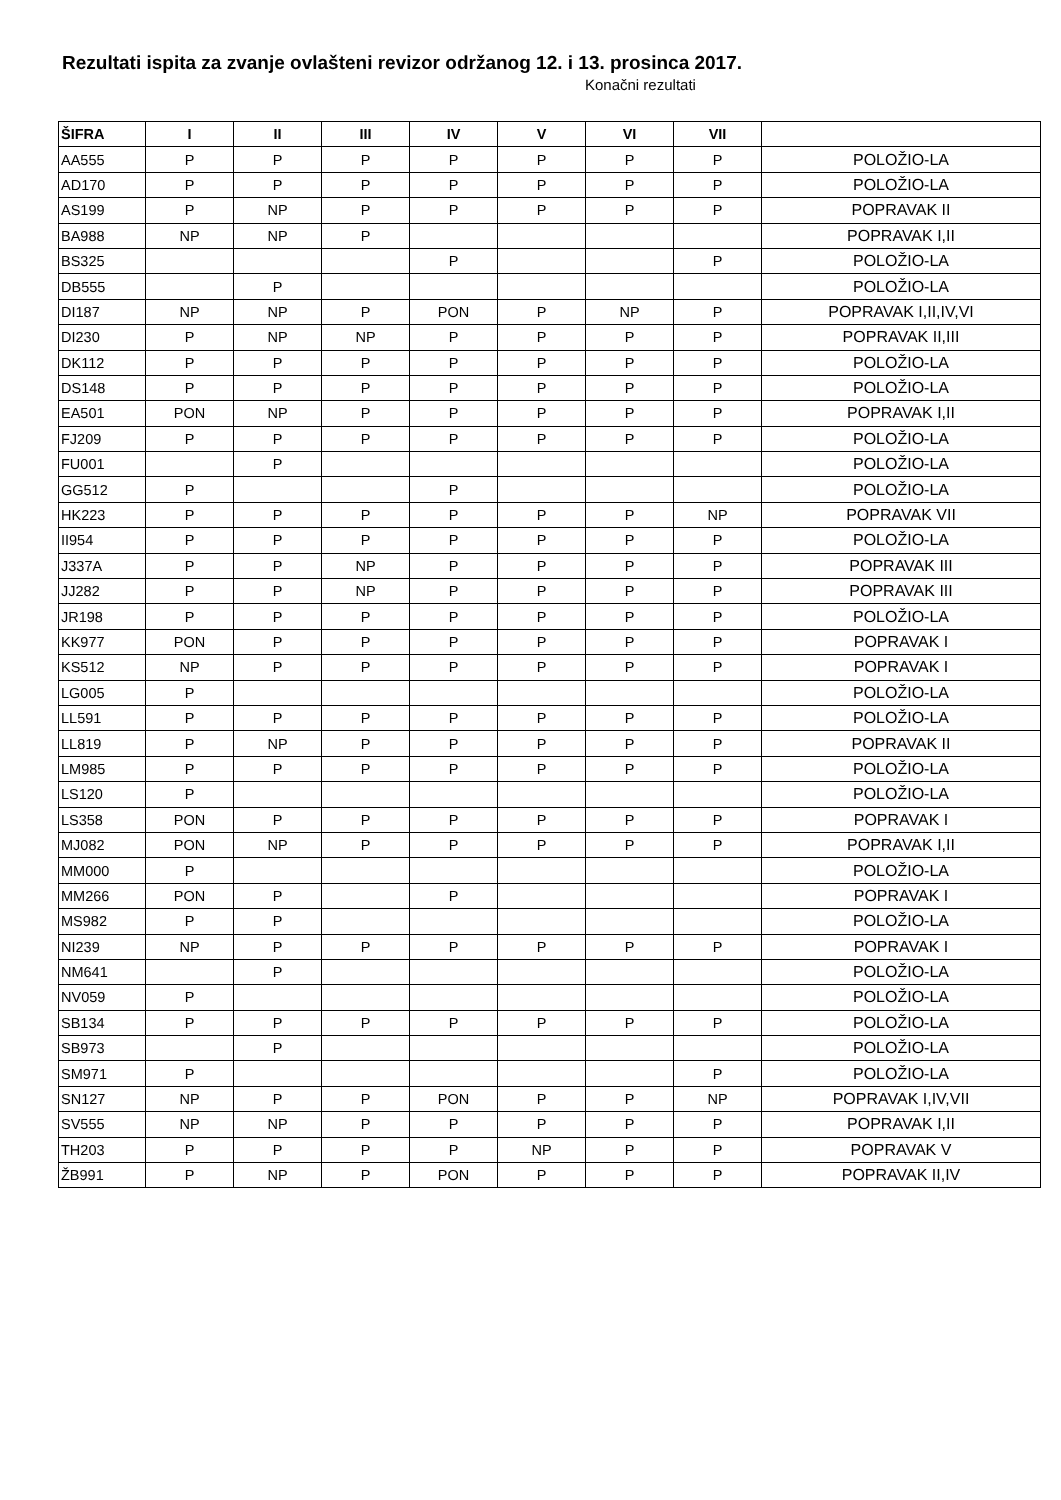Rezultati ispita za zvanje ovlašteni revizor održanog 12. i 13. prosinca 2017.
Konačni rezultati
| ŠIFRA | I | II | III | IV | V | VI | VII | |
| --- | --- | --- | --- | --- | --- | --- | --- | --- |
| AA555 | P | P | P | P | P | P | P | POLOŽIO-LA |
| AD170 | P | P | P | P | P | P | P | POLOŽIO-LA |
| AS199 | P | NP | P | P | P | P | P | POPRAVAK II |
| BA988 | NP | NP | P | | | | | POPRAVAK I,II |
| BS325 | | | | P | | | P | POLOŽIO-LA |
| DB555 | | P | | | | | | POLOŽIO-LA |
| DI187 | NP | NP | P | PON | P | NP | P | POPRAVAK I,II,IV,VI |
| DI230 | P | NP | NP | P | P | P | P | POPRAVAK II,III |
| DK112 | P | P | P | P | P | P | P | POLOŽIO-LA |
| DS148 | P | P | P | P | P | P | P | POLOŽIO-LA |
| EA501 | PON | NP | P | P | P | P | P | POPRAVAK I,II |
| FJ209 | P | P | P | P | P | P | P | POLOŽIO-LA |
| FU001 | | P | | | | | | POLOŽIO-LA |
| GG512 | P | | | P | | | | POLOŽIO-LA |
| HK223 | P | P | P | P | P | P | NP | POPRAVAK VII |
| II954 | P | P | P | P | P | P | P | POLOŽIO-LA |
| J337A | P | P | NP | P | P | P | P | POPRAVAK III |
| JJ282 | P | P | NP | P | P | P | P | POPRAVAK III |
| JR198 | P | P | P | P | P | P | P | POLOŽIO-LA |
| KK977 | PON | P | P | P | P | P | P | POPRAVAK I |
| KS512 | NP | P | P | P | P | P | P | POPRAVAK I |
| LG005 | P | | | | | | | POLOŽIO-LA |
| LL591 | P | P | P | P | P | P | P | POLOŽIO-LA |
| LL819 | P | NP | P | P | P | P | P | POPRAVAK II |
| LM985 | P | P | P | P | P | P | P | POLOŽIO-LA |
| LS120 | P | | | | | | | POLOŽIO-LA |
| LS358 | PON | P | P | P | P | P | P | POPRAVAK I |
| MJ082 | PON | NP | P | P | P | P | P | POPRAVAK I,II |
| MM000 | P | | | | | | | POLOŽIO-LA |
| MM266 | PON | P | | P | | | | POPRAVAK I |
| MS982 | P | P | | | | | | POLOŽIO-LA |
| NI239 | NP | P | P | P | P | P | P | POPRAVAK I |
| NM641 | | P | | | | | | POLOŽIO-LA |
| NV059 | P | | | | | | | POLOŽIO-LA |
| SB134 | P | P | P | P | P | P | P | POLOŽIO-LA |
| SB973 | | P | | | | | | POLOŽIO-LA |
| SM971 | P | | | | | | P | POLOŽIO-LA |
| SN127 | NP | P | P | PON | P | P | NP | POPRAVAK I,IV,VII |
| SV555 | NP | NP | P | P | P | P | P | POPRAVAK I,II |
| TH203 | P | P | P | P | NP | P | P | POPRAVAK V |
| ŽB991 | P | NP | P | PON | P | P | P | POPRAVAK II,IV |